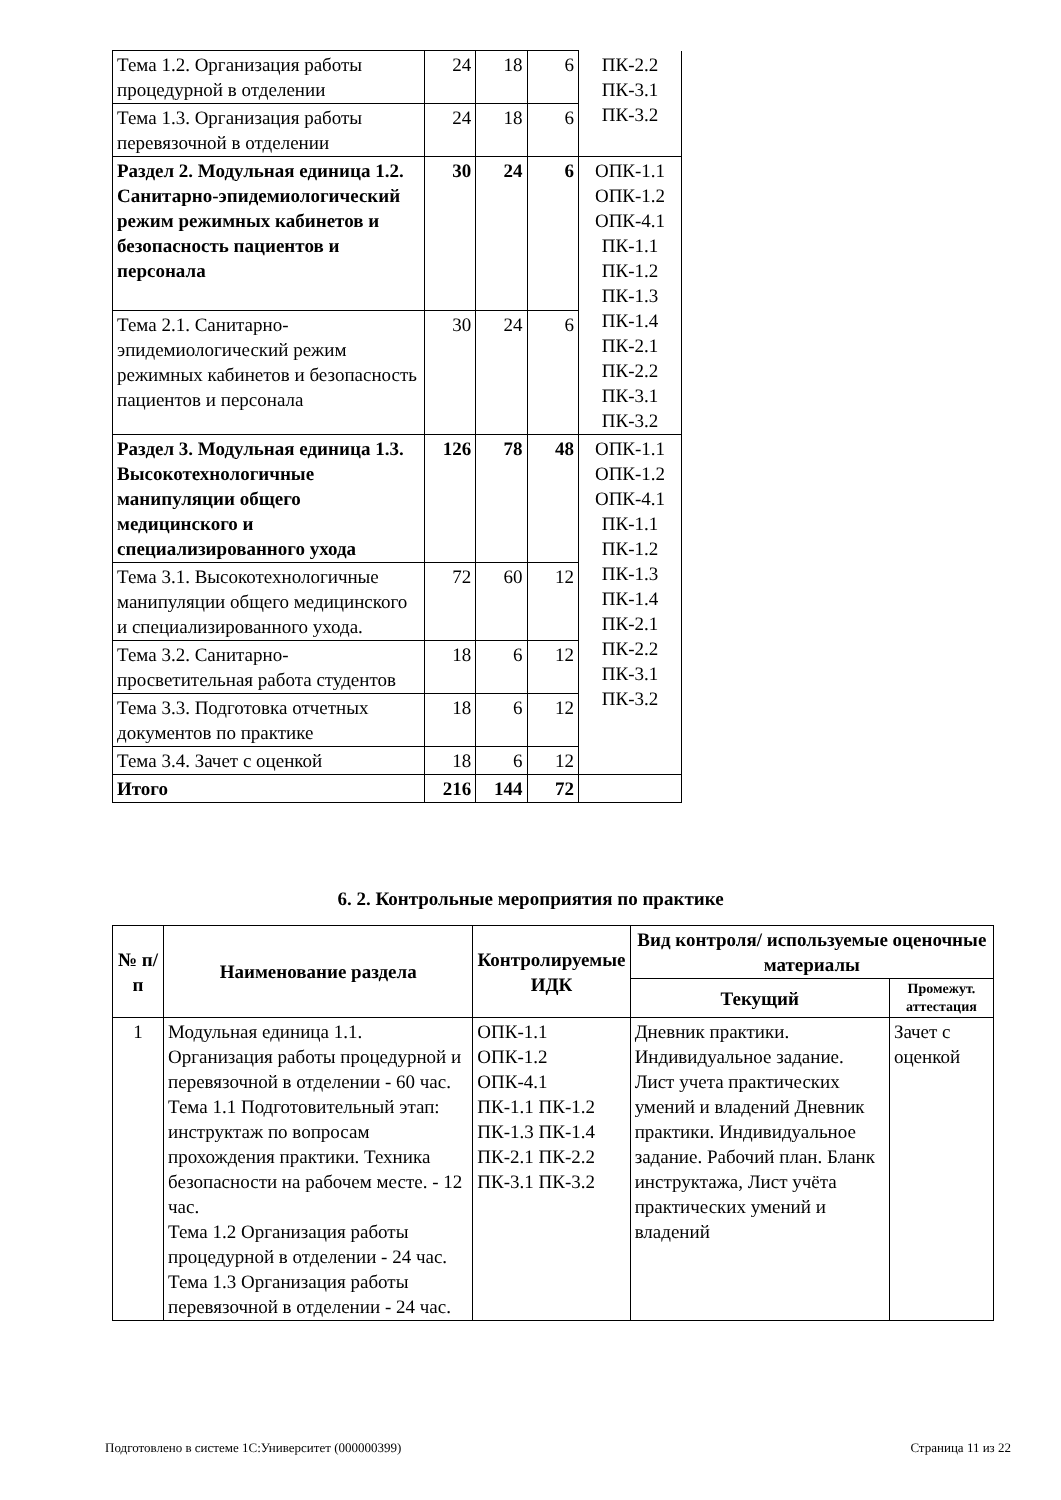| Тема 1.2. Организация работы процедурной в отделении | 24 | 18 | 6 | ПК-2.2 ПК-3.1 ПК-3.2 |
| Тема 1.3. Организация работы перевязочной в отделении | 24 | 18 | 6 | |
| Раздел 2. Модульная единица 1.2. Санитарно-эпидемиологический режим режимных кабинетов и безопасность пациентов и персонала | 30 | 24 | 6 | ОПК-1.1 ОПК-1.2 ОПК-4.1 ПК-1.1 ПК-1.2 ПК-1.3 ПК-1.4 ПК-2.1 ПК-2.2 ПК-3.1 ПК-3.2 |
| Тема 2.1. Санитарно-эпидемиологический режим режимных кабинетов и безопасность пациентов и персонала | 30 | 24 | 6 | |
| Раздел 3. Модульная единица 1.3. Высокотехнологичные манипуляции общего медицинского и специализированного ухода | 126 | 78 | 48 | ОПК-1.1 ОПК-1.2 ОПК-4.1 ПК-1.1 ПК-1.2 ПК-1.3 ПК-1.4 ПК-2.1 ПК-2.2 ПК-3.1 ПК-3.2 |
| Тема 3.1. Высокотехнологичные манипуляции общего медицинского и специализированного ухода. | 72 | 60 | 12 | |
| Тема 3.2. Санитарно-просветительная работа студентов | 18 | 6 | 12 | |
| Тема 3.3. Подготовка отчетных документов по практике | 18 | 6 | 12 | |
| Тема 3.4. Зачет с оценкой | 18 | 6 | 12 | |
| Итого | 216 | 144 | 72 | |
6. 2. Контрольные мероприятия по практике
| № п/п | Наименование раздела | Контролируемые ИДК | Вид контроля/ используемые оценочные материалы | |
| --- | --- | --- | --- | --- |
| | | | Текущий | Промежут. аттестация |
| 1 | Модульная единица 1.1. Организация работы процедурной и перевязочной в отделении - 60 час. Тема 1.1 Подготовительный этап: инструктаж по вопросам прохождения практики. Техника безопасности на рабочем месте. - 12 час. Тема 1.2 Организация работы процедурной в отделении - 24 час. Тема 1.3 Организация работы перевязочной в отделении - 24 час. | ОПК-1.1 ОПК-1.2 ОПК-4.1 ПК-1.1 ПК-1.2 ПК-1.3 ПК-1.4 ПК-2.1 ПК-2.2 ПК-3.1 ПК-3.2 | Дневник практики. Индивидуальное задание. Лист учета практических умений и владений Дневник практики. Индивидуальное задание. Рабочий план. Бланк инструктажа, Лист учёта практических умений и владений | Зачет с оценкой |
Подготовлено в системе 1С:Университет (000000399) Страница 11 из 22